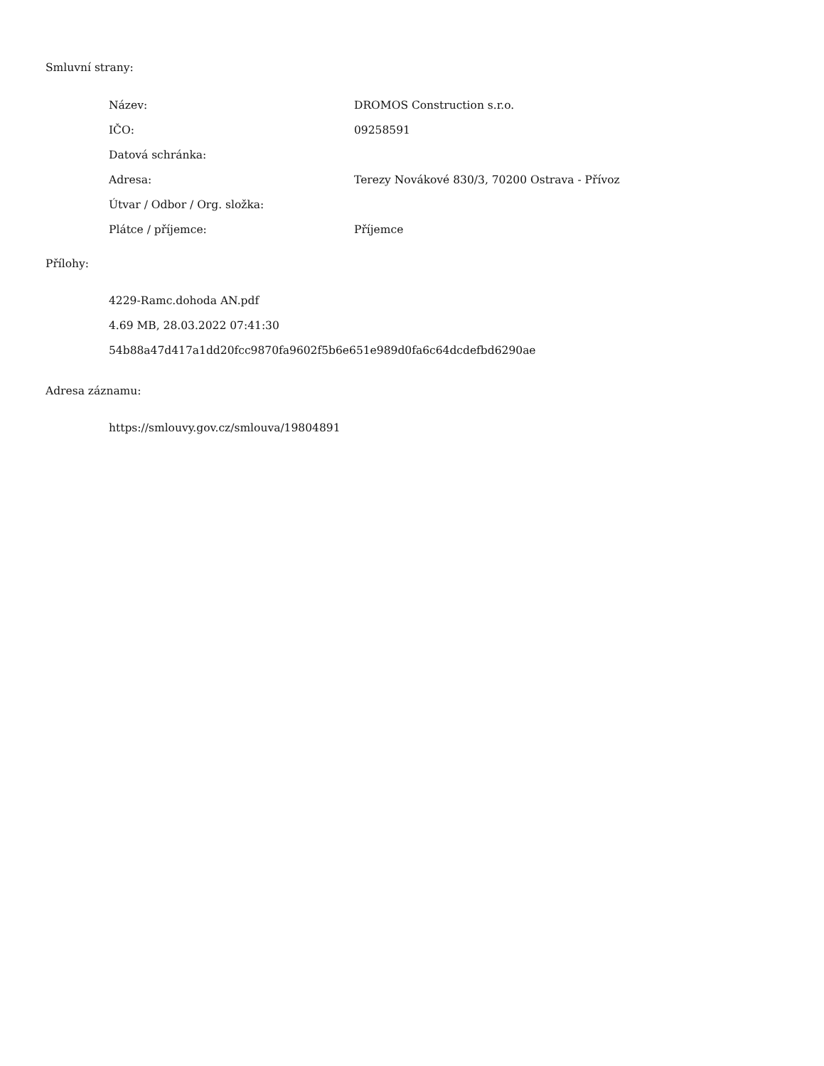Smluvní strany:
| Název: | DROMOS Construction s.r.o. |
| IČO: | 09258591 |
| Datová schránka: | |
| Adresa: | Terezy Novákové 830/3, 70200 Ostrava - Přívoz |
| Útvar / Odbor / Org. složka: | |
| Plátce / příjemce: | Příjemce |
Přílohy:
4229-Ramc.dohoda AN.pdf
4.69 MB, 28.03.2022 07:41:30
54b88a47d417a1dd20fcc9870fa9602f5b6e651e989d0fa6c64dcdefbd6290ae
Adresa záznamu:
https://smlouvy.gov.cz/smlouva/19804891